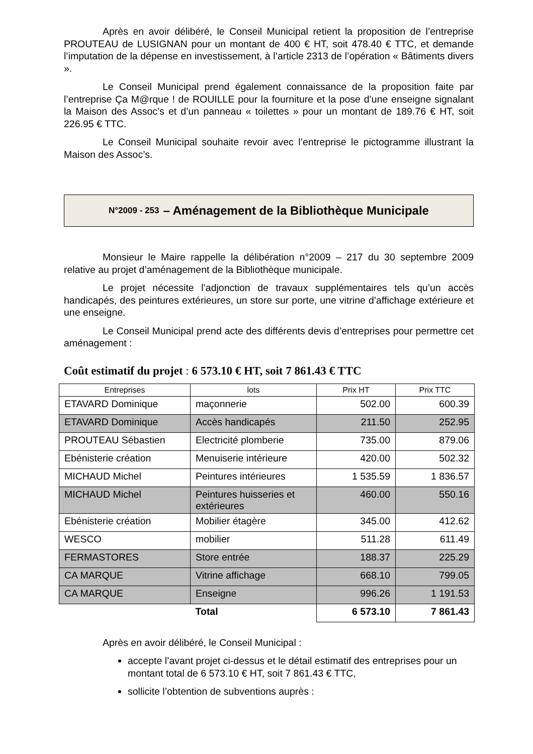Après en avoir délibéré, le Conseil Municipal retient la proposition de l’entreprise PROUTEAU de LUSIGNAN pour un montant de 400 € HT, soit 478.40 € TTC, et demande l’imputation de la dépense en investissement, à l’article 2313 de l’opération « Bâtiments divers ».
Le Conseil Municipal prend également connaissance de la proposition faite par l’entreprise Ça M@rque ! de ROUILLE pour la fourniture et la pose d’une enseigne signalant la Maison des Assoc’s et d’un panneau « toilettes » pour un montant de 189.76 € HT, soit 226.95 € TTC.
Le Conseil Municipal souhaite revoir avec l’entreprise le pictogramme illustrant la Maison des Assoc’s.
N°2009 - 253 – Aménagement de la Bibliothèque Municipale
Monsieur le Maire rappelle la délibération n°2009 – 217 du 30 septembre 2009 relative au projet d’aménagement de la Bibliothèque municipale.
Le projet nécessite l’adjonction de travaux supplémentaires tels qu’un accès handicapés, des peintures extérieures, un store sur porte, une vitrine d’affichage extérieure et une enseigne.
Le Conseil Municipal prend acte des différents devis d’entreprises pour permettre cet aménagement :
Coût estimatif du projet : 6 573.10 € HT, soit 7 861.43 € TTC
| Entreprises | lots | Prix HT | Prix TTC |
| --- | --- | --- | --- |
| ETAVARD Dominique | maçonnerie | 502.00 | 600.39 |
| ETAVARD Dominique | Accès handicapés | 211.50 | 252.95 |
| PROUTEAU Sébastien | Electricité plomberie | 735.00 | 879.06 |
| Ebénisterie création | Menuiserie intérieure | 420.00 | 502.32 |
| MICHAUD Michel | Peintures intérieures | 1 535.59 | 1 836.57 |
| MICHAUD Michel | Peintures huisseries et extérieures | 460.00 | 550.16 |
| Ebénisterie création | Mobilier étagère | 345.00 | 412.62 |
| WESCO | mobilier | 511.28 | 611.49 |
| FERMASTORES | Store entrée | 188.37 | 225.29 |
| CA MARQUE | Vitrine affichage | 668.10 | 799.05 |
| CA MARQUE | Enseigne | 996.26 | 1 191.53 |
| | Total | 6 573.10 | 7 861.43 |
Après en avoir délibéré, le Conseil Municipal :
accepte l’avant projet ci-dessus et le détail estimatif des entreprises pour un montant total de 6 573.10 € HT, soit 7 861.43 € TTC,
sollicite l’obtention de subventions auprès :